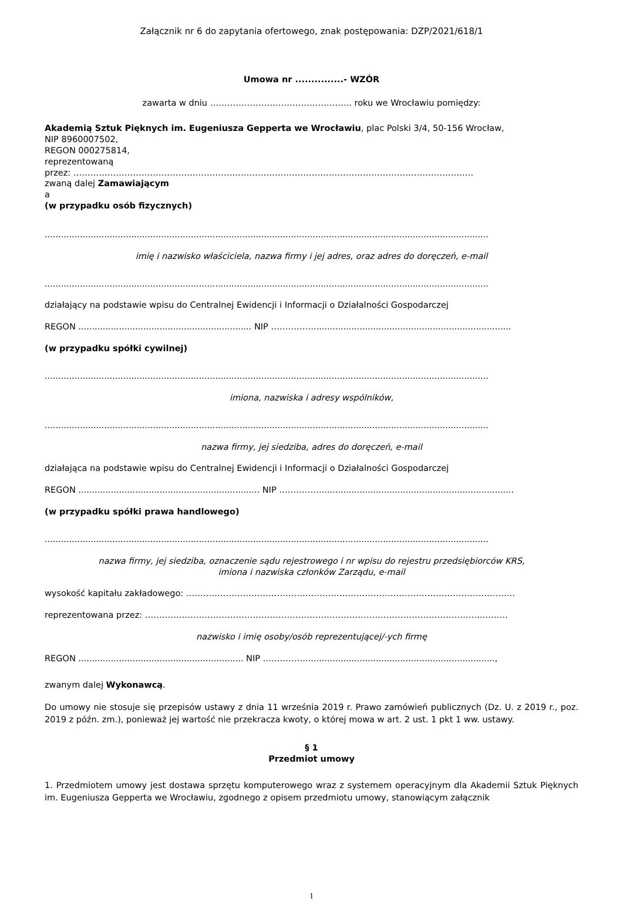Załącznik nr 6 do zapytania ofertowego, znak postępowania: DZP/2021/618/1
Umowa nr ...............- WZÓR
zawarta w dniu ………………………………………….. roku we Wrocławiu pomiędzy:
Akademią Sztuk Pięknych im. Eugeniusza Gepperta we Wrocławiu, plac Polski 3/4, 50-156 Wrocław,
NIP 8960007502,
REGON 000275814,
reprezentowaną
przez: ……………………………………………………………………………………………………………………………
zwaną dalej Zamawiającym
a
(w przypadku osób fizycznych)
....................................................................................................................................................................
imię i nazwisko właściciela, nazwa firmy i jej adres, oraz adres do doręczeń, e-mail
....................................................................................................................................................................
działający na podstawie wpisu do Centralnej Ewidencji i Informacji o Działalności Gospodarczej
REGON ................................................................ NIP …………….........................................................................
(w przypadku spółki cywilnej)
....................................................................................................................................................................
imiona, nazwiska i adresy wspólników,
....................................................................................................................................................................
nazwa firmy, jej siedziba, adres do doręczeń, e-mail
działająca na podstawie wpisu do Centralnej Ewidencji i Informacji o Działalności Gospodarczej
REGON ................................................................... NIP …………….......................................................................
(w przypadku spółki prawa handlowego)
....................................................................................................................................................................
nazwa firmy, jej siedziba, oznaczenie sądu rejestrowego i nr wpisu do rejestru przedsiębiorców KRS,
imiona i nazwiska członków Zarządu, e-mail
wysokość kapitału zakładowego: ……………………………………………………………………………………………………..
reprezentowana przez: ………………………………………………………………………………………………………..………
nazwisko i imię osoby/osób reprezentującej/-ych firmę
REGON ............................................................. NIP ……………......................................................................,
zwanym dalej Wykonawcą.
Do umowy nie stosuje się przepisów ustawy z dnia 11 września 2019 r. Prawo zamówień publicznych (Dz. U. z 2019 r., poz. 2019 z późn. zm.), ponieważ jej wartość nie przekracza kwoty, o której mowa w art. 2 ust. 1 pkt 1 ww. ustawy.
§ 1
Przedmiot umowy
1. Przedmiotem umowy jest dostawa sprzętu komputerowego wraz z systemem operacyjnym dla Akademii Sztuk Pięknych im. Eugeniusza Gepperta we Wrocławiu, zgodnego z opisem przedmiotu umowy, stanowiącym załącznik
1